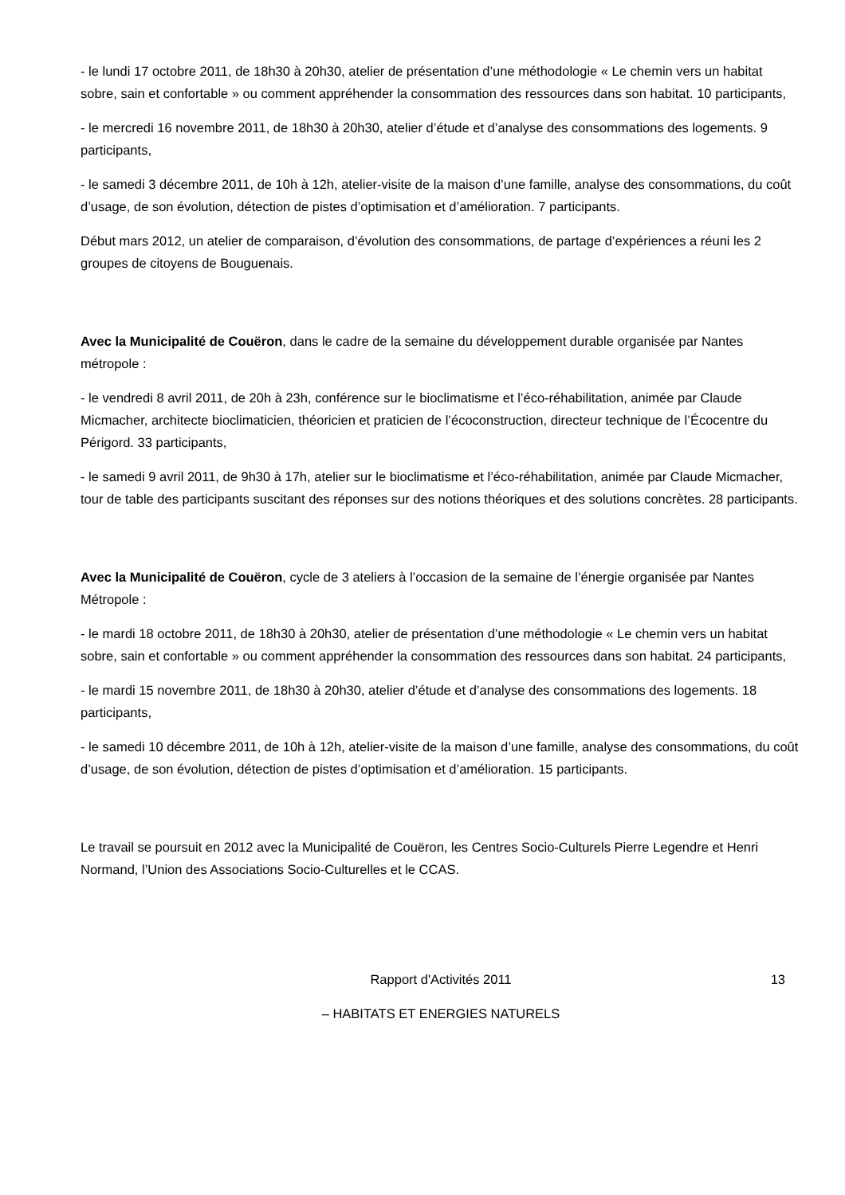- le lundi 17 octobre 2011, de 18h30 à 20h30, atelier de présentation d’une méthodologie « Le chemin vers un habitat sobre, sain et confortable » ou comment appréhender la consommation des ressources dans son habitat. 10 participants,
- le mercredi 16 novembre 2011, de 18h30 à 20h30, atelier d’étude et d’analyse des consommations des logements. 9 participants,
- le samedi 3 décembre 2011, de 10h à 12h, atelier-visite de la maison d’une famille, analyse des consommations, du coût d’usage, de son évolution, détection de pistes d’optimisation et d’amélioration. 7 participants.
Début mars 2012, un atelier de comparaison, d’évolution des consommations, de partage d’expériences a réuni les 2 groupes de citoyens de Bouguenais.
Avec la Municipalité de Couëron, dans le cadre de la semaine du développement durable organisée par Nantes métropole :
- le vendredi 8 avril 2011, de 20h à 23h, conférence sur le bioclimatisme et l’éco-réhabilitation, animée par Claude Micmacher, architecte bioclimaticien, théoricien et praticien de l’écoconstruction, directeur technique de l’Écocentre du Périgord. 33 participants,
- le samedi 9 avril 2011, de 9h30 à 17h, atelier sur le bioclimatisme et l’éco-réhabilitation, animée par Claude Micmacher, tour de table des participants suscitant des réponses sur des notions théoriques et des solutions concrètes. 28 participants.
Avec la Municipalité de Couëron, cycle de 3 ateliers à l’occasion de la semaine de l’énergie organisée par Nantes Métropole :
- le mardi 18 octobre 2011, de 18h30 à 20h30, atelier de présentation d’une méthodologie « Le chemin vers un habitat sobre, sain et confortable » ou comment appréhender la consommation des ressources dans son habitat. 24 participants,
- le mardi 15 novembre 2011, de 18h30 à 20h30, atelier d’étude et d’analyse des consommations des logements. 18 participants,
- le samedi 10 décembre 2011, de 10h à 12h, atelier-visite de la maison d’une famille, analyse des consommations, du coût d’usage, de son évolution, détection de pistes d’optimisation et d’amélioration. 15 participants.
Le travail se poursuit en 2012 avec la Municipalité de Couëron, les Centres Socio-Culturels Pierre Legendre et Henri Normand, l’Union des Associations Socio-Culturelles et le CCAS.
Rapport d'Activités 2011 13
– HABITATS ET ENERGIES NATURELS